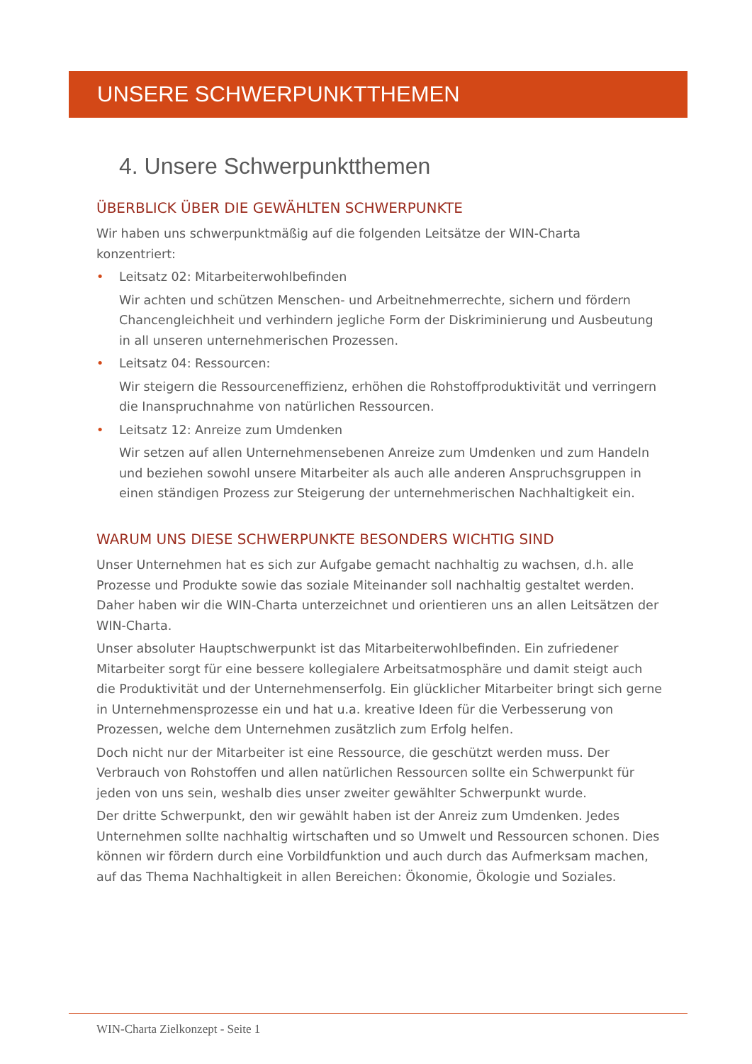UNSERE SCHWERPUNKTTHEMEN
4. Unsere Schwerpunktthemen
ÜBERBLICK ÜBER DIE GEWÄHLTEN SCHWERPUNKTE
Wir haben uns schwerpunktmäßig auf die folgenden Leitsätze der WIN-Charta konzentriert:
•
Leitsatz 02: Mitarbeiterwohlbefinden
Wir achten und schützen Menschen- und Arbeitnehmerrechte, sichern und fördern Chancengleichheit und verhindern jegliche Form der Diskriminierung und Ausbeutung in all unseren unternehmerischen Prozessen.
•
Leitsatz 04: Ressourcen:
Wir steigern die Ressourceneffizienz, erhöhen die Rohstoffproduktivität und verringern die Inanspruchnahme von natürlichen Ressourcen.
•
Leitsatz 12: Anreize zum Umdenken
Wir setzen auf allen Unternehmensebenen Anreize zum Umdenken und zum Handeln und beziehen sowohl unsere Mitarbeiter als auch alle anderen Anspruchsgruppen in einen ständigen Prozess zur Steigerung der unternehmerischen Nachhaltigkeit ein.
WARUM UNS DIESE SCHWERPUNKTE BESONDERS WICHTIG SIND
Unser Unternehmen hat es sich zur Aufgabe gemacht nachhaltig zu wachsen, d.h. alle Prozesse und Produkte sowie das soziale Miteinander soll nachhaltig gestaltet werden. Daher haben wir die WIN-Charta unterzeichnet und orientieren uns an allen Leitsätzen der WIN-Charta.
Unser absoluter Hauptschwerpunkt ist das Mitarbeiterwohlbefinden. Ein zufriedener Mitarbeiter sorgt für eine bessere kollegialere Arbeitsatmosphäre und damit steigt auch die Produktivität und der Unternehmenserfolg. Ein glücklicher Mitarbeiter bringt sich gerne in Unternehmensprozesse ein und hat u.a. kreative Ideen für die Verbesserung von Prozessen, welche dem Unternehmen zusätzlich zum Erfolg helfen.
Doch nicht nur der Mitarbeiter ist eine Ressource, die geschützt werden muss. Der Verbrauch von Rohstoffen und allen natürlichen Ressourcen sollte ein Schwerpunkt für jeden von uns sein, weshalb dies unser zweiter gewählter Schwerpunkt wurde.
Der dritte Schwerpunkt, den wir gewählt haben ist der Anreiz zum Umdenken. Jedes Unternehmen sollte nachhaltig wirtschaften und so Umwelt und Ressourcen schonen. Dies können wir fördern durch eine Vorbildfunktion und auch durch das Aufmerksam machen, auf das Thema Nachhaltigkeit in allen Bereichen: Ökonomie, Ökologie und Soziales.
WIN-Charta Zielkonzept - Seite 1